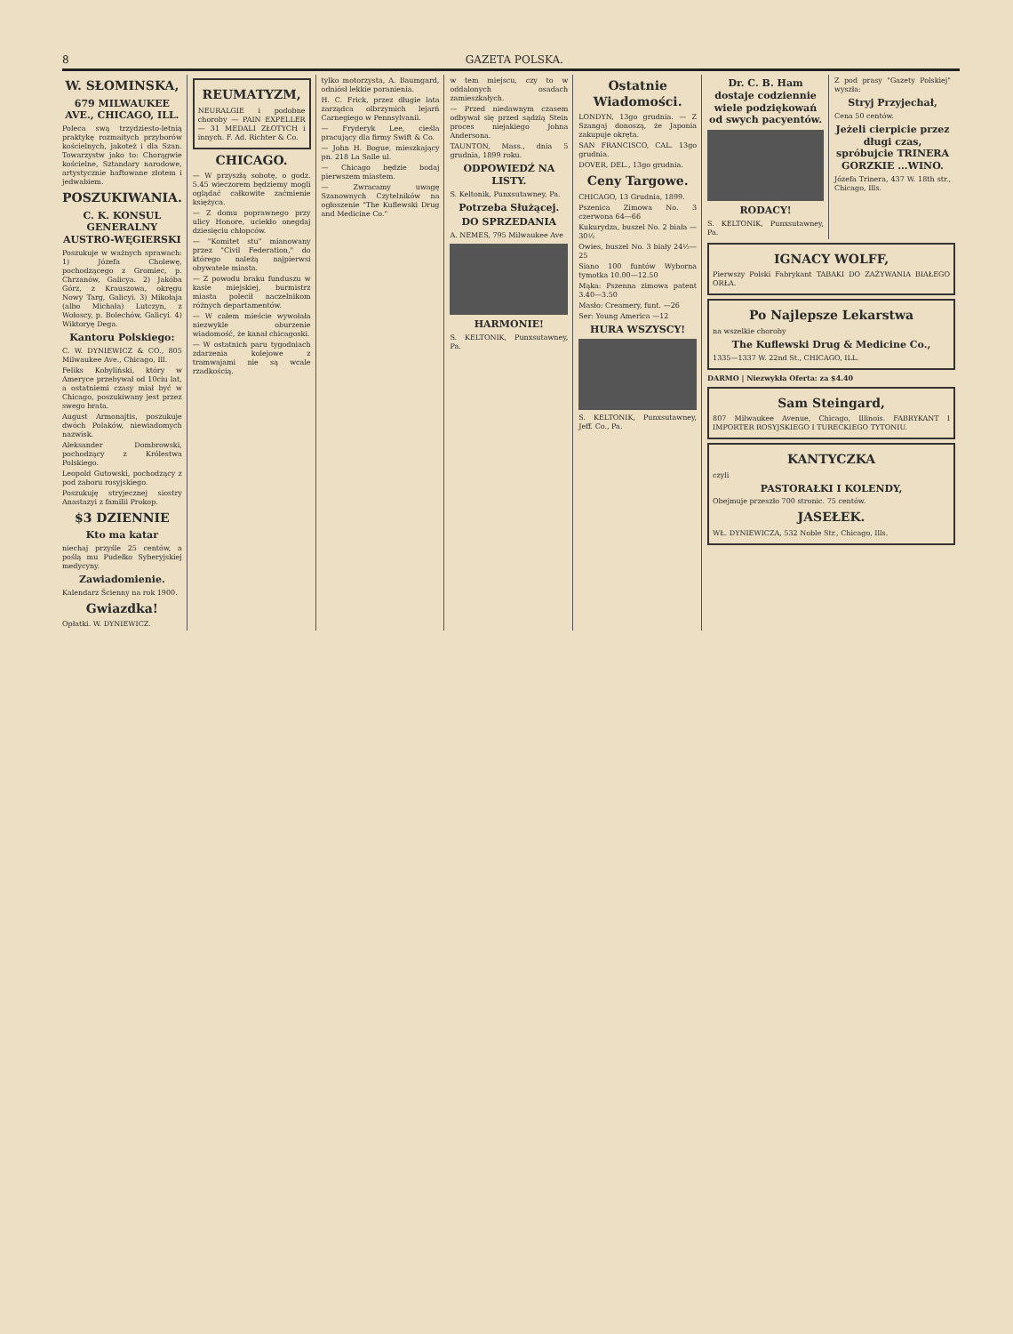8 GAZETA POLSKA.
W. SŁOMINSKA,
679 MILWAUKEE AVE., CHICAGO, ILL.
Poleca swą trzydziesto-letnią praktykę rozmaitych przyborów kościelnych, jakoteż i dla Szan. Towarzystw jako to: Chorągwie kościelne, Sztandary narodowe, artystycznie haftowane złotem i jedwabiem.
POSZUKIWANIA.
C. K. KONSUL GENERALNY AUSTRO-WĘGIERSKI
Poszukuje w ważnych sprawach: 1) Józefa Cholewę, pochodzącego z Gromiec, p. Chrzanów, Galicya. 2) Jakóba Górz, z Krauszowa, okręgu Nowy Targ, Galicyi. 3) Mikołaja (albo Michała) Lutczyn, z Wołoscy, p. Bolechów, Galicyi. 4) Wiktoryę Dega.
Kantoru Polskiego:
C. W. DYNIEWICZ & CO., 805 Milwaukee Ave., Chicago, Ill.
Feliks Kobyliński, który w Ameryce przebywał od 10ciu lat, a ostatniemi czasy miał być w Chicago, poszukiwany jest przez swego brata.
August Armonajtis, poszukuje dwóch Polaków, niewiadomych nazwisk.
Aleksander Dombrowski, pochodzący z Królestwa Polskiego.
Leopold Gutowski, pochodzący z pod zaboru rosyjskiego.
Poszukuję stryjecznej siostry Anastazyi z familii Prokop.
$3 DZIENNIE
Kto ma katar
niechaj przyśle 25 centów, a poślą mu Pudełko Syberyjskiej medycyny.
Zawiadomienie.
Kalendarz Ścienny na rok 1900.
Gwiazdka!
Opłatki. W. DYNIEWICZ.
REUMATYZM,
NEURALGIE i podobne choroby — PAIN EXPELLER — 31 MEDALI ZŁOTYCH i innych. F. Ad. Richter & Co.
CHICAGO.
— W przyszłą sobotę, o godz. 5.45 wieczorem będziemy mogli oglądać całkowite zaćmienie księżyca.
— Z domu poprawnego przy ulicy Honore, uciekło onegdaj dziesięciu chłopców.
— "Komitet stu" mianowany przez "Civil Federation," do którego należą najpierwsi obywatele miasta.
— Z powodu braku funduszu w kasie miejskiej, burmistrz miasta polecił naczelnikom różnych departamentów.
— W całem mieście wywołała niezwykle oburzenie wiadomość, że kanał chicagoski.
— W ostatnich paru tygodniach zdarzenia kolejowe z tramwajami nie są wcale rzadkością.
tylko motorzysta, A. Baumgard, odniósł lekkie poranienia.
H. C. Frick, przez długie lata zarządca olbrzymich lejarń Carnegiego w Pennsylvanii.
— Fryderyk Lee, cieśla pracujący dla firmy Swift & Co.
— John H. Bogue, mieszkający pn. 218 La Salle ul.
— Chicago będzie bodaj pierwszem miastem.
— Zwracamy uwagę Szanownych Czytelników na ogłoszenie "The Kuflewski Drug and Medicine Co."
w tem miejscu, czy to w oddalonych osadach zamieszkałych.
— Przed niedawnym czasem odbywał się przed sądzią Stein proces niejakiego Johna Andersona.
TAUNTON, Mass., dnia 5 grudnia, 1899 roku.
ODPOWIEDŹ NA LISTY.
S. Keltonik, Punxsutawney, Pa.
Potrzeba Służącej.
DO SPRZEDANIA
A. NEMES, 795 Milwaukee Ave
HARMONIE!
S. KELTONIK, Punxsutawney, Pa.
Ostatnie Wiadomości.
LONDYN, 13go grudnia. — Z Szangaj donoszą, że Japonia zakupuje okręta.
SAN FRANCISCO, CAL. 13go grudnia.
DOVER, DEL., 13go grudnia.
Ceny Targowe.
CHICAGO, 13 Grudnia, 1899.
Pszenica Zimowa No. 3 czerwona 64—66
Kukurydza, buszel No. 2 biała —30½
Owies, buszel No. 3 biały 24½—25
Siano 100 funtów Wyborna tymotka 10.00—12.50
Mąka: Pszenna zimowa patent 3.40—3.50
Masło: Creamery, funt. —26
Ser: Young America —12
HURA WSZYSCY!
S. KELTONIK, Punxsutawney, Jeff. Co., Pa.
Dr. C. B. Ham dostaje codziennie wiele podziękowań od swych pacyentów.
RODACY!
S. KELTONIK, Punxsutawney, Pa.
Z pod prasy "Gazety Polskiej" wyszła:
Stryj Przyjechał,
Cena 50 centów.
Jeżeli cierpicie przez długi czas, spróbujcie TRINERA GORZKIE ...WINO.
Józefa Trinera, 437 W. 18th str., Chicago, Ills.
IGNACY WOLFF,
Pierwszy Polski Fabrykant TABAKI DO ZAŻYWANIA BIAŁEGO ORŁA.
Po Najlepsze Lekarstwa
na wszelkie choroby
The Kuflewski Drug & Medicine Co.,
1335—1337 W. 22nd St., CHICAGO, ILL.
DARMO | Niezwykła Oferta: za $4.40
Sam Steingard,
807 Milwaukee Avenue, Chicago, Illinois. FABRYKANT I IMPORTER ROSYJSKIEGO I TURECKIEGO TYTONIU.
KANTYCZKA
czyli
PASTORAŁKI I KOLENDY,
Obejmuje przeszło 700 stronic. 75 centów.
JASEŁEK.
WŁ. DYNIEWICZA, 532 Noble Str., Chicago, Ills.